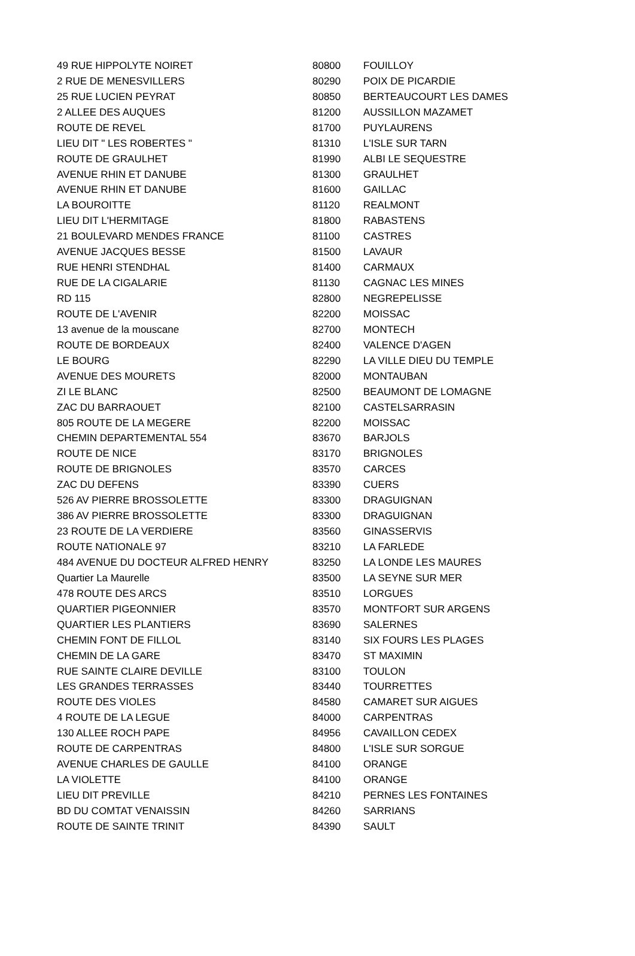| 49 RUE HIPPOLYTE NOIRET | 80800 | FOUILLOY |
| 2 RUE DE MENESVILLERS | 80290 | POIX DE PICARDIE |
| 25 RUE LUCIEN PEYRAT | 80850 | BERTEAUCOURT LES DAMES |
| 2 ALLEE DES AUQUES | 81200 | AUSSILLON MAZAMET |
| ROUTE DE REVEL | 81700 | PUYLAURENS |
| LIEU DIT " LES ROBERTES " | 81310 | L'ISLE SUR TARN |
| ROUTE DE GRAULHET | 81990 | ALBI LE SEQUESTRE |
| AVENUE RHIN ET DANUBE | 81300 | GRAULHET |
| AVENUE RHIN ET DANUBE | 81600 | GAILLAC |
| LA BOUROITTE | 81120 | REALMONT |
| LIEU DIT L'HERMITAGE | 81800 | RABASTENS |
| 21 BOULEVARD MENDES FRANCE | 81100 | CASTRES |
| AVENUE JACQUES BESSE | 81500 | LAVAUR |
| RUE HENRI STENDHAL | 81400 | CARMAUX |
| RUE DE LA CIGALARIE | 81130 | CAGNAC LES MINES |
| RD 115 | 82800 | NEGREPELISSE |
| ROUTE DE L'AVENIR | 82200 | MOISSAC |
| 13 avenue de la mouscane | 82700 | MONTECH |
| ROUTE DE BORDEAUX | 82400 | VALENCE D'AGEN |
| LE BOURG | 82290 | LA VILLE DIEU DU TEMPLE |
| AVENUE DES MOURETS | 82000 | MONTAUBAN |
| ZI LE BLANC | 82500 | BEAUMONT DE LOMAGNE |
| ZAC DU BARRAOUET | 82100 | CASTELSARRASIN |
| 805 ROUTE DE LA MEGERE | 82200 | MOISSAC |
| CHEMIN DEPARTEMENTAL 554 | 83670 | BARJOLS |
| ROUTE DE NICE | 83170 | BRIGNOLES |
| ROUTE DE BRIGNOLES | 83570 | CARCES |
| ZAC DU DEFENS | 83390 | CUERS |
| 526 AV PIERRE BROSSOLETTE | 83300 | DRAGUIGNAN |
| 386 AV PIERRE BROSSOLETTE | 83300 | DRAGUIGNAN |
| 23 ROUTE DE LA VERDIERE | 83560 | GINASSERVIS |
| ROUTE NATIONALE 97 | 83210 | LA FARLEDE |
| 484 AVENUE DU DOCTEUR ALFRED HENRY | 83250 | LA LONDE LES MAURES |
| Quartier La Maurelle | 83500 | LA SEYNE SUR MER |
| 478 ROUTE DES ARCS | 83510 | LORGUES |
| QUARTIER PIGEONNIER | 83570 | MONTFORT SUR ARGENS |
| QUARTIER LES PLANTIERS | 83690 | SALERNES |
| CHEMIN FONT DE FILLOL | 83140 | SIX FOURS LES PLAGES |
| CHEMIN DE LA GARE | 83470 | ST MAXIMIN |
| RUE SAINTE CLAIRE DEVILLE | 83100 | TOULON |
| LES GRANDES TERRASSES | 83440 | TOURRETTES |
| ROUTE DES VIOLES | 84580 | CAMARET SUR AIGUES |
| 4 ROUTE DE LA LEGUE | 84000 | CARPENTRAS |
| 130 ALLEE ROCH PAPE | 84956 | CAVAILLON CEDEX |
| ROUTE DE CARPENTRAS | 84800 | L'ISLE SUR SORGUE |
| AVENUE CHARLES DE GAULLE | 84100 | ORANGE |
| LA VIOLETTE | 84100 | ORANGE |
| LIEU DIT PREVILLE | 84210 | PERNES LES FONTAINES |
| BD DU COMTAT VENAISSIN | 84260 | SARRIANS |
| ROUTE DE SAINTE TRINIT | 84390 | SAULT |